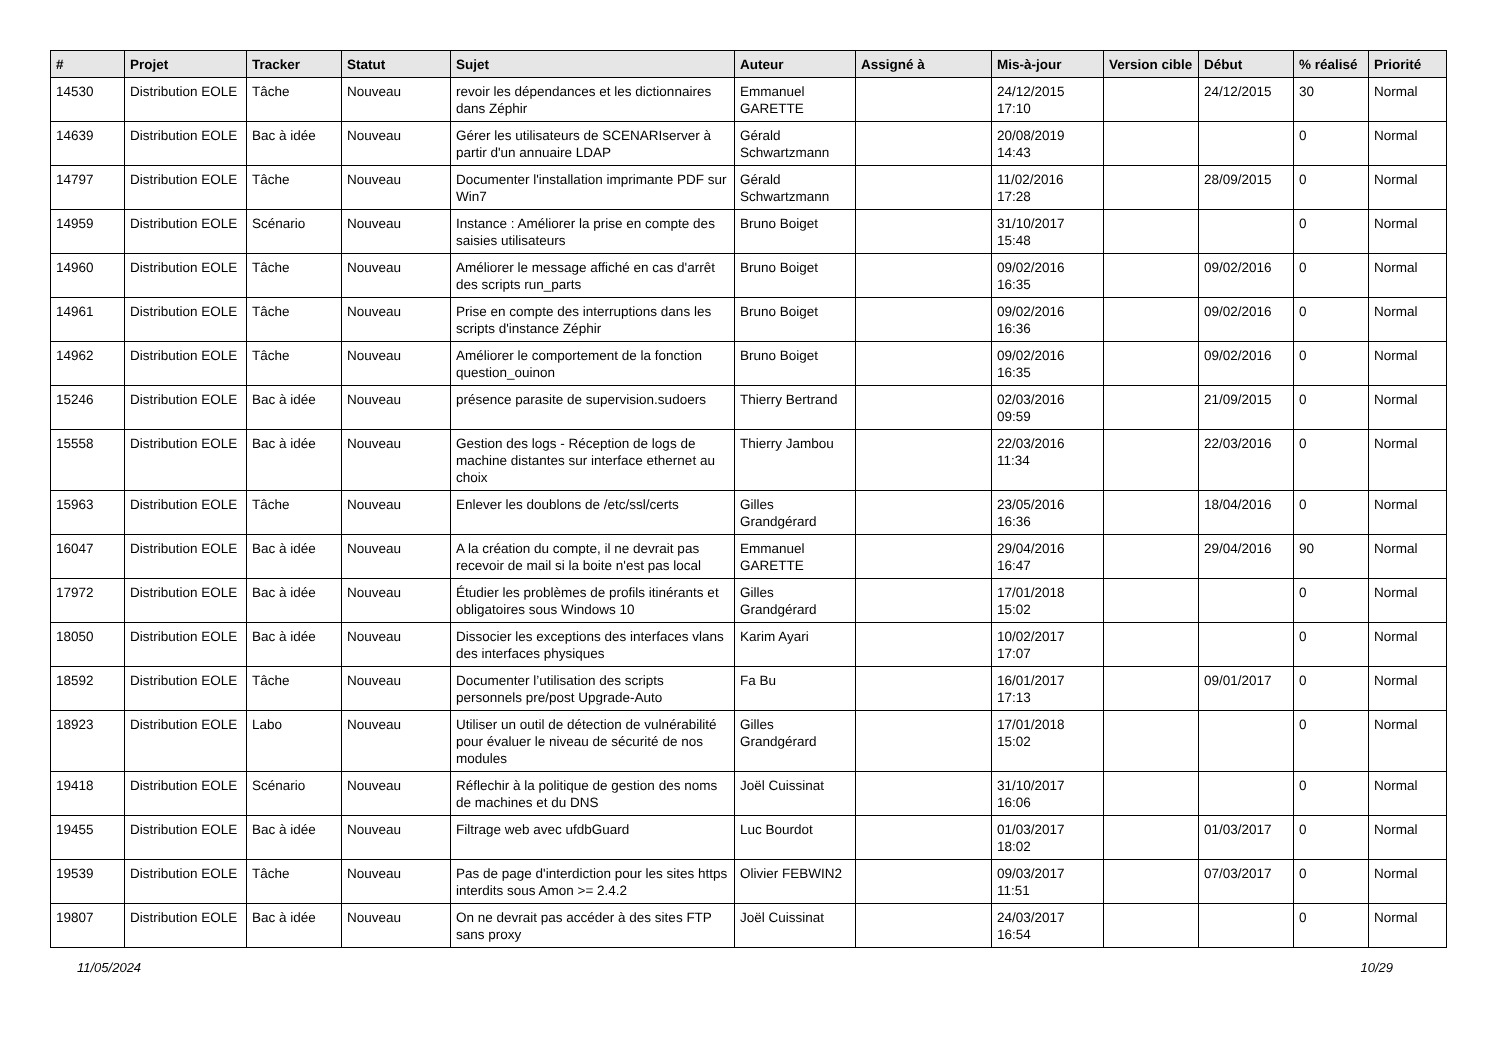| # | Projet | Tracker | Statut | Sujet | Auteur | Assigné à | Mis-à-jour | Version cible | Début | % réalisé | Priorité |
| --- | --- | --- | --- | --- | --- | --- | --- | --- | --- | --- | --- |
| 14530 | Distribution EOLE | Tâche | Nouveau | revoir les dépendances et les dictionnaires dans Zéphir | Emmanuel GARETTE | | 24/12/2015 17:10 | | 24/12/2015 | 30 | Normal |
| 14639 | Distribution EOLE | Bac à idée | Nouveau | Gérer les utilisateurs de SCENARIserver à partir d'un annuaire LDAP | Gérald Schwartzmann | | 20/08/2019 14:43 | | | 0 | Normal |
| 14797 | Distribution EOLE | Tâche | Nouveau | Documenter l'installation imprimante PDF sur Win7 | Gérald Schwartzmann | | 11/02/2016 17:28 | | 28/09/2015 | 0 | Normal |
| 14959 | Distribution EOLE | Scénario | Nouveau | Instance : Améliorer la prise en compte des saisies utilisateurs | Bruno Boiget | | 31/10/2017 15:48 | | | 0 | Normal |
| 14960 | Distribution EOLE | Tâche | Nouveau | Améliorer le message affiché en cas d'arrêt des scripts run_parts | Bruno Boiget | | 09/02/2016 16:35 | | 09/02/2016 | 0 | Normal |
| 14961 | Distribution EOLE | Tâche | Nouveau | Prise en compte des interruptions dans les scripts d'instance Zéphir | Bruno Boiget | | 09/02/2016 16:36 | | 09/02/2016 | 0 | Normal |
| 14962 | Distribution EOLE | Tâche | Nouveau | Améliorer le comportement de la fonction question_ouinon | Bruno Boiget | | 09/02/2016 16:35 | | 09/02/2016 | 0 | Normal |
| 15246 | Distribution EOLE | Bac à idée | Nouveau | présence parasite de supervision.sudoers | Thierry Bertrand | | 02/03/2016 09:59 | | 21/09/2015 | 0 | Normal |
| 15558 | Distribution EOLE | Bac à idée | Nouveau | Gestion des logs - Réception de logs de machine distantes sur interface ethernet au choix | Thierry Jambou | | 22/03/2016 11:34 | | 22/03/2016 | 0 | Normal |
| 15963 | Distribution EOLE | Tâche | Nouveau | Enlever les doublons de /etc/ssl/certs | Gilles Grandgérard | | 23/05/2016 16:36 | | 18/04/2016 | 0 | Normal |
| 16047 | Distribution EOLE | Bac à idée | Nouveau | A la création du compte, il ne devrait pas recevoir de mail si la boite n'est pas local | Emmanuel GARETTE | | 29/04/2016 16:47 | | 29/04/2016 | 90 | Normal |
| 17972 | Distribution EOLE | Bac à idée | Nouveau | Étudier les problèmes de profils itinérants et obligatoires sous Windows 10 | Gilles Grandgérard | | 17/01/2018 15:02 | | | 0 | Normal |
| 18050 | Distribution EOLE | Bac à idée | Nouveau | Dissocier les exceptions des interfaces vlans des interfaces physiques | Karim Ayari | | 10/02/2017 17:07 | | | 0 | Normal |
| 18592 | Distribution EOLE | Tâche | Nouveau | Documenter l’utilisation des scripts personnels pre/post Upgrade-Auto | Fa Bu | | 16/01/2017 17:13 | | 09/01/2017 | 0 | Normal |
| 18923 | Distribution EOLE | Labo | Nouveau | Utiliser un outil de détection de vulnérabilité pour évaluer le niveau de sécurité de nos modules | Gilles Grandgérard | | 17/01/2018 15:02 | | | 0 | Normal |
| 19418 | Distribution EOLE | Scénario | Nouveau | Réflechir à la politique de gestion des noms de machines et du DNS | Joël Cuissinat | | 31/10/2017 16:06 | | | 0 | Normal |
| 19455 | Distribution EOLE | Bac à idée | Nouveau | Filtrage web avec ufdbGuard | Luc Bourdot | | 01/03/2017 18:02 | | 01/03/2017 | 0 | Normal |
| 19539 | Distribution EOLE | Tâche | Nouveau | Pas de page d'interdiction pour les sites https interdits sous Amon >= 2.4.2 | Olivier FEBWIN2 | | 09/03/2017 11:51 | | 07/03/2017 | 0 | Normal |
| 19807 | Distribution EOLE | Bac à idée | Nouveau | On ne devrait pas accéder à des sites FTP sans proxy | Joël Cuissinat | | 24/03/2017 16:54 | | | 0 | Normal |
11/05/2024 10/29